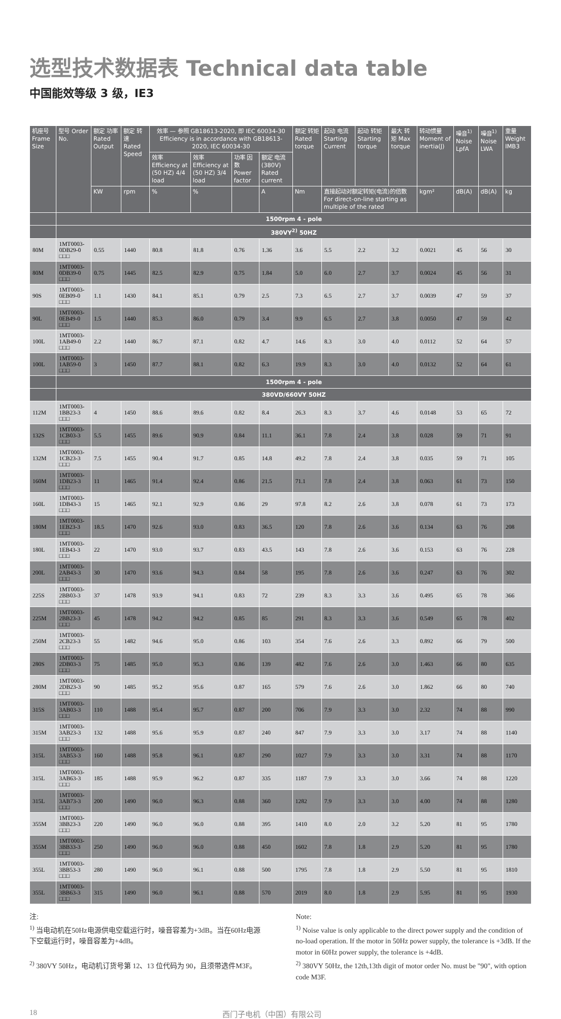选型技术数据表 Technical data table
中国能效等级 3 级，IE3
| 机座号 Frame Size | 型号 Order No. | 额定 功率 Rated Output | 额定 转速 Rated Speed | 效率 — 参照 GB18613-2020, 即 IEC 60034-30 Efficiency is in accordance with GB18613-2020, IEC 60034-30 | | | | 额定 转矩 Rated torque | 起动 电流 Starting Current | 起动 转矩 Starting torque | 最大 转矩 Max torque | 转动惯量 Moment of inertia(J) | 噪音<sup>1)</sup> Noise LpfA | 噪音<sup>1)</sup> Noise LWA | 重量 Weight IMB3 |
| --- | --- | --- | --- | --- | --- | --- | --- | --- | --- | --- | --- | --- | --- | --- | --- |
| | | | | 效率 Efficiency at (50 HZ) 4/4 load | 效率 Efficiency at (50 HZ) 3/4 load | 功率 因数 Power factor | 额定 电流 (380V) Rated current | | | | | | | | |
| | | KW | rpm | % | % | | A | Nm | 直接起动对额定转矩(电流)的倍数 For direct-on-line starting as multiple of the rated | | | kgm² | dB(A) | dB(A) | kg |
| | 1500rpm 4 - pole | | | | | | | | | | | | | | |
| | 380VY<sup>2)</sup> 50HZ | | | | | | | | | | | | | | |
| 80M | 1MT0003-0DB29-0 □□□ | 0.55 | 1440 | 80.8 | 81.8 | 0.76 | 1.36 | 3.6 | 5.5 | 2.2 | 3.2 | 0.0021 | 45 | 56 | 30 |
| 80M | 1MT0003-0DB39-0 □□□ | 0.75 | 1445 | 82.5 | 82.9 | 0.75 | 1.84 | 5.0 | 6.0 | 2.7 | 3.7 | 0.0024 | 45 | 56 | 31 |
| 90S | 1MT0003-0EB09-0 □□□ | 1.1 | 1430 | 84.1 | 85.1 | 0.79 | 2.5 | 7.3 | 6.5 | 2.7 | 3.7 | 0.0039 | 47 | 59 | 37 |
| 90L | 1MT0003-0EB49-0 □□□ | 1.5 | 1440 | 85.3 | 86.0 | 0.79 | 3.4 | 9.9 | 6.5 | 2.7 | 3.8 | 0.0050 | 47 | 59 | 42 |
| 100L | 1MT0003-1AB49-0 □□□ | 2.2 | 1440 | 86.7 | 87.1 | 0.82 | 4.7 | 14.6 | 8.3 | 3.0 | 4.0 | 0.0112 | 52 | 64 | 57 |
| 100L | 1MT0003-1AB59-0 □□□ | 3 | 1450 | 87.7 | 88.1 | 0.82 | 6.3 | 19.9 | 8.3 | 3.0 | 4.0 | 0.0132 | 52 | 64 | 61 |
| | 1500rpm 4 - pole | | | | | | | | | | | | | | |
| | 380VD/660VY 50HZ | | | | | | | | | | | | | | |
| 112M | 1MT0003-1BB23-3 □□□ | 4 | 1450 | 88.6 | 89.6 | 0.82 | 8.4 | 26.3 | 8.3 | 3.7 | 4.6 | 0.0148 | 53 | 65 | 72 |
| 132S | 1MT0003-1CB03-3 □□□ | 5.5 | 1455 | 89.6 | 90.9 | 0.84 | 11.1 | 36.1 | 7.8 | 2.4 | 3.8 | 0.028 | 59 | 71 | 91 |
| 132M | 1MT0003-1CB23-3 □□□ | 7.5 | 1455 | 90.4 | 91.7 | 0.85 | 14.8 | 49.2 | 7.8 | 2.4 | 3.8 | 0.035 | 59 | 71 | 105 |
| 160M | 1MT0003-1DB23-3 □□□ | 11 | 1465 | 91.4 | 92.4 | 0.86 | 21.5 | 71.1 | 7.8 | 2.4 | 3.8 | 0.063 | 61 | 73 | 150 |
| 160L | 1MT0003-1DB43-3 □□□ | 15 | 1465 | 92.1 | 92.9 | 0.86 | 29 | 97.8 | 8.2 | 2.6 | 3.8 | 0.078 | 61 | 73 | 173 |
| 180M | 1MT0003-1EB23-3 □□□ | 18.5 | 1470 | 92.6 | 93.0 | 0.83 | 36.5 | 120 | 7.8 | 2.6 | 3.6 | 0.134 | 63 | 76 | 208 |
| 180L | 1MT0003-1EB43-3 □□□ | 22 | 1470 | 93.0 | 93.7 | 0.83 | 43.5 | 143 | 7.8 | 2.6 | 3.6 | 0.153 | 63 | 76 | 228 |
| 200L | 1MT0003-2AB43-3 □□□ | 30 | 1470 | 93.6 | 94.3 | 0.84 | 58 | 195 | 7.8 | 2.6 | 3.6 | 0.247 | 63 | 76 | 302 |
| 225S | 1MT0003-2BB03-3 □□□ | 37 | 1478 | 93.9 | 94.1 | 0.83 | 72 | 239 | 8.3 | 3.3 | 3.6 | 0.495 | 65 | 78 | 366 |
| 225M | 1MT0003-2BB23-3 □□□ | 45 | 1478 | 94.2 | 94.2 | 0.85 | 85 | 291 | 8.3 | 3.3 | 3.6 | 0.549 | 65 | 78 | 402 |
| 250M | 1MT0003-2CB23-3 □□□ | 55 | 1482 | 94.6 | 95.0 | 0.86 | 103 | 354 | 7.6 | 2.6 | 3.3 | 0.892 | 66 | 79 | 500 |
| 280S | 1MT0003-2DB03-3 □□□ | 75 | 1485 | 95.0 | 95.3 | 0.86 | 139 | 482 | 7.6 | 2.6 | 3.0 | 1.463 | 66 | 80 | 635 |
| 280M | 1MT0003-2DB23-3 □□□ | 90 | 1485 | 95.2 | 95.6 | 0.87 | 165 | 579 | 7.6 | 2.6 | 3.0 | 1.862 | 66 | 80 | 740 |
| 315S | 1MT0003-3AB03-3 □□□ | 110 | 1488 | 95.4 | 95.7 | 0.87 | 200 | 706 | 7.9 | 3.3 | 3.0 | 2.32 | 74 | 88 | 990 |
| 315M | 1MT0003-3AB23-3 □□□ | 132 | 1488 | 95.6 | 95.9 | 0.87 | 240 | 847 | 7.9 | 3.3 | 3.0 | 3.17 | 74 | 88 | 1140 |
| 315L | 1MT0003-3AB53-3 □□□ | 160 | 1488 | 95.8 | 96.1 | 0.87 | 290 | 1027 | 7.9 | 3.3 | 3.0 | 3.31 | 74 | 88 | 1170 |
| 315L | 1MT0003-3AB63-3 □□□ | 185 | 1488 | 95.9 | 96.2 | 0.87 | 335 | 1187 | 7.9 | 3.3 | 3.0 | 3.66 | 74 | 88 | 1220 |
| 315L | 1MT0003-3AB73-3 □□□ | 200 | 1490 | 96.0 | 96.3 | 0.88 | 360 | 1282 | 7.9 | 3.3 | 3.0 | 4.00 | 74 | 88 | 1280 |
| 355M | 1MT0003-3BB23-3 □□□ | 220 | 1490 | 96.0 | 96.0 | 0.88 | 395 | 1410 | 8.0 | 2.0 | 3.2 | 5.20 | 81 | 95 | 1780 |
| 355M | 1MT0003-3BB33-3 □□□ | 250 | 1490 | 96.0 | 96.0 | 0.88 | 450 | 1602 | 7.8 | 1.8 | 2.9 | 5.20 | 81 | 95 | 1780 |
| 355L | 1MT0003-3BB53-3 □□□ | 280 | 1490 | 96.0 | 96.1 | 0.88 | 500 | 1795 | 7.8 | 1.8 | 2.9 | 5.50 | 81 | 95 | 1810 |
| 355L | 1MT0003-3BB63-3 □□□ | 315 | 1490 | 96.0 | 96.1 | 0.88 | 570 | 2019 | 8.0 | 1.8 | 2.9 | 5.95 | 81 | 95 | 1930 |
注:
<sup>1)</sup> 当电动机在50Hz电源供电空载运行时，噪音容差为+3dB。当在60Hz电源下空载运行时，噪音容差为+4dB。
<sup>2)</sup> 380VY 50Hz，电动机订货号第 12、13 位代码为 90，且须带选件M3F。
Note:
<sup>1)</sup> Noise value is only applicable to the direct power supply and the condition of no-load operation. If the motor in 50Hz power supply, the tolerance is +3dB. If the motor in 60Hz power supply, the tolerance is +4dB.
<sup>2)</sup> 380VY 50Hz, the 12th,13th digit of motor order No. must be "90", with option code M3F.
18 西门子电机（中国）有限公司